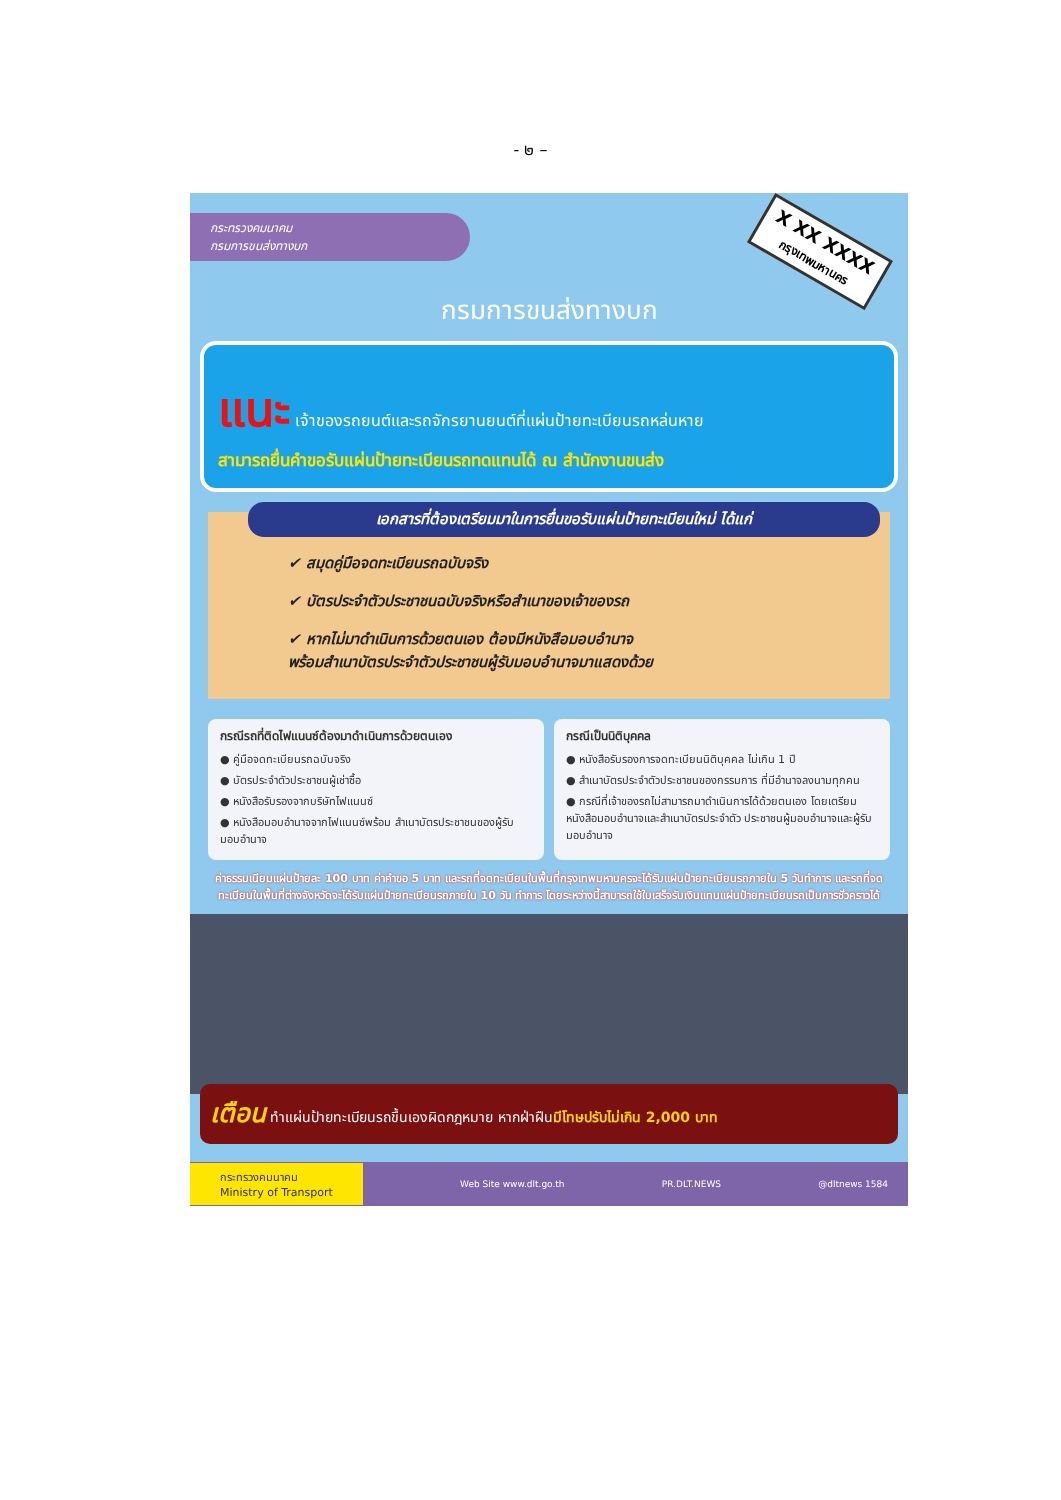- ๒ –
กระทรวงคมนาคม
กรมการขนส่งทางบก
X XX XXXX
กรุงเทพมหานคร
กรมการขนส่งทางบก
แนะ เจ้าของรถยนต์และรถจักรยานยนต์ที่แผ่นป้ายทะเบียนรถหล่นหาย
สามารถยื่นคำขอรับแผ่นป้ายทะเบียนรถทดแทนได้ ณ สำนักงานขนส่ง
เอกสารที่ต้องเตรียมมาในการยื่นขอรับแผ่นป้ายทะเบียนใหม่ ได้แก่
✔ สมุดคู่มือจดทะเบียนรถฉบับจริง
✔ บัตรประจำตัวประชาชนฉบับจริงหรือสำเนาของเจ้าของรถ
✔ หากไม่มาดำเนินการด้วยตนเอง ต้องมีหนังสือมอบอำนาจ
พร้อมสำเนาบัตรประจำตัวประชาชนผู้รับมอบอำนาจมาแสดงด้วย
กรณีรถที่ติดไฟแนนซ์ต้องมาดำเนินการด้วยตนเอง
● คู่มือจดทะเบียนรถฉบับจริง
● บัตรประจำตัวประชาชนผู้เช่าซื้อ
● หนังสือรับรองจากบริษัทไฟแนนซ์
● หนังสือมอบอำนาจจากไฟแนนซ์พร้อม สำเนาบัตรประชาชนของผู้รับมอบอำนาจ
กรณีเป็นนิติบุคคล
● หนังสือรับรองการจดทะเบียนนิติบุคคล ไม่เกิน 1 ปี
● สำเนาบัตรประจำตัวประชาชนของกรรมการ ที่มีอำนาจลงนามทุกคน
● กรณีที่เจ้าของรถไม่สามารถมาดำเนินการได้ด้วยตนเอง โดยเตรียมหนังสือมอบอำนาจและสำเนาบัตรประจำตัว ประชาชนผู้มอบอำนาจและผู้รับมอบอำนาจ
ค่าธรรมเนียมแผ่นป้ายละ 100 บาท ค่าคำขอ 5 บาท และรถที่จดทะเบียนในพื้นที่กรุงเทพมหานครจะได้รับแผ่นป้ายทะเบียนรถภายใน 5 วันทำการ และรถที่จดทะเบียนในพื้นที่ต่างจังหวัดจะได้รับแผ่นป้ายทะเบียนรถภายใน 10 วัน ทำการ โดยระหว่างนี้สามารถใช้ใบเสร็จรับเงินแทนแผ่นป้ายทะเบียนรถเป็นการชั่วคราวได้
เตือน ทำแผ่นป้ายทะเบียนรถขึ้นเองผิดกฎหมาย หากฝ่าฝืนมีโทษปรับไม่เกิน 2,000 บาท
กระทรวงคมนาคม
Ministry of Transport Web Site www.dlt.go.th PR.DLT.NEWS @dltnews 1584